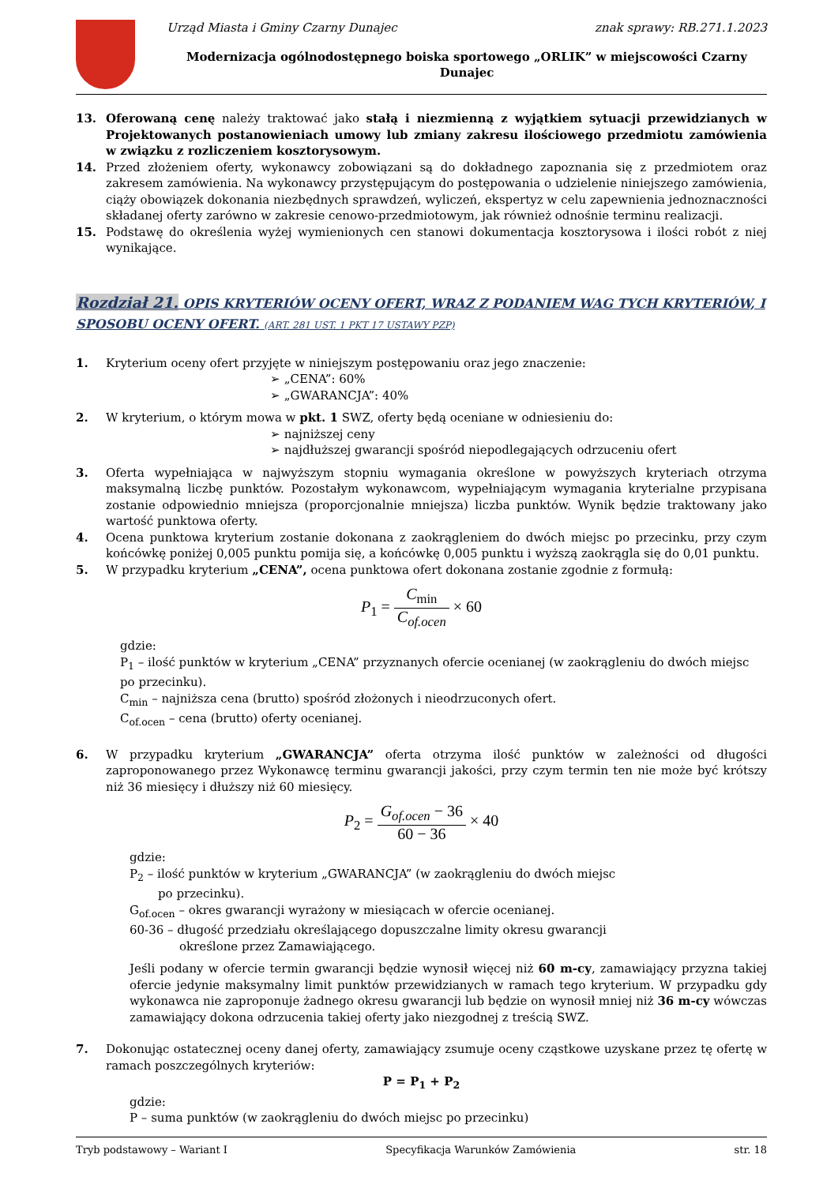Urząd Miasta i Gminy Czarny Dunajec znak sprawy: RB.271.1.2023
Modernizacja ogólnodostępnego boiska sportowego „ORLIK” w miejscowości Czarny Dunajec
13. Oferowaną cenę należy traktować jako stałą i niezmienną z wyjątkiem sytuacji przewidzianych w Projektowanych postanowieniach umowy lub zmiany zakresu ilościowego przedmiotu zamówienia w związku z rozliczeniem kosztorysowym.
14. Przed złożeniem oferty, wykonawcy zobowiązani są do dokładnego zapoznania się z przedmiotem oraz zakresem zamówienia. Na wykonawcy przystępującym do postępowania o udzielenie niniejszego zamówienia, ciąży obowiązek dokonania niezbędnych sprawdzeń, wyliczeń, ekspertyz w celu zapewnienia jednoznaczności składanej oferty zarówno w zakresie cenowo-przedmiotowym, jak również odnośnie terminu realizacji.
15. Podstawę do określenia wyżej wymienionych cen stanowi dokumentacja kosztorysowa i ilości robót z niej wynikające.
Rozdział 21. OPIS KRYTERIÓW OCENY OFERT, WRAZ Z PODANIEM WAG TYCH KRYTERIÓW, I SPOSOBU OCENY OFERT. (ART. 281 UST. 1 PKT 17 USTAWY PZP)
1. Kryterium oceny ofert przyjęte w niniejszym postępowaniu oraz jego znaczenie:
➢ „CENA”: 60%
➢ „GWARANCJA”: 40%
2. W kryterium, o którym mowa w pkt. 1 SWZ, oferty będą oceniane w odniesieniu do:
➢ najniższej ceny
➢ najdłuższej gwarancji spośród niepodlegających odrzuceniu ofert
3. Oferta wypełniająca w najwyższym stopniu wymagania określone w powyższych kryteriach otrzyma maksymalną liczbę punktów. Pozostałym wykonawcom, wypełniającym wymagania kryterialne przypisana zostanie odpowiednio mniejsza (proporcjonalnie mniejsza) liczba punktów. Wynik będzie traktowany jako wartość punktowa oferty.
4. Ocena punktowa kryterium zostanie dokonana z zaokrągleniem do dwóch miejsc po przecinku, przy czym końcówkę poniżej 0,005 punktu pomija się, a końcówkę 0,005 punktu i wyższą zaokrągla się do 0,01 punktu.
5. W przypadku kryterium „CENA”, ocena punktowa ofert dokonana zostanie zgodnie z formułą:
P<sub>1</sub> = C<sub>min</sub> C<sub>of.ocen</sub> × 60
gdzie:
P<sub>1</sub> – ilość punktów w kryterium „CENA” przyznanych ofercie ocenianej (w zaokrągleniu do dwóch miejsc po przecinku).
C<sub>min</sub> – najniższa cena (brutto) spośród złożonych i nieodrzuconych ofert.
C<sub>of.ocen</sub> – cena (brutto) oferty ocenianej.
6. W przypadku kryterium „GWARANCJA” oferta otrzyma ilość punktów w zależności od długości zaproponowanego przez Wykonawcę terminu gwarancji jakości, przy czym termin ten nie może być krótszy niż 36 miesięcy i dłuższy niż 60 miesięcy.
P<sub>2</sub> = G<sub>of.ocen</sub> − 36 60 − 36 × 40
gdzie:
P<sub>2</sub> – ilość punktów w kryterium „GWARANCJA” (w zaokrągleniu do dwóch miejsc
po przecinku).
G<sub>of.ocen</sub> – okres gwarancji wyrażony w miesiącach w ofercie ocenianej.
60-36 – długość przedziału określającego dopuszczalne limity okresu gwarancji
określone przez Zamawiającego.
Jeśli podany w ofercie termin gwarancji będzie wynosił więcej niż 60 m-cy, zamawiający przyzna takiej ofercie jedynie maksymalny limit punktów przewidzianych w ramach tego kryterium. W przypadku gdy wykonawca nie zaproponuje żadnego okresu gwarancji lub będzie on wynosił mniej niż 36 m-cy wówczas zamawiający dokona odrzucenia takiej oferty jako niezgodnej z treścią SWZ.
7. Dokonując ostatecznej oceny danej oferty, zamawiający zsumuje oceny cząstkowe uzyskane przez tę ofertę w ramach poszczególnych kryteriów:
P = P<sub>1</sub> + P<sub>2</sub>
gdzie:
P – suma punktów (w zaokrągleniu do dwóch miejsc po przecinku)
Tryb podstawowy – Wariant I Specyfikacja Warunków Zamówienia str. 18